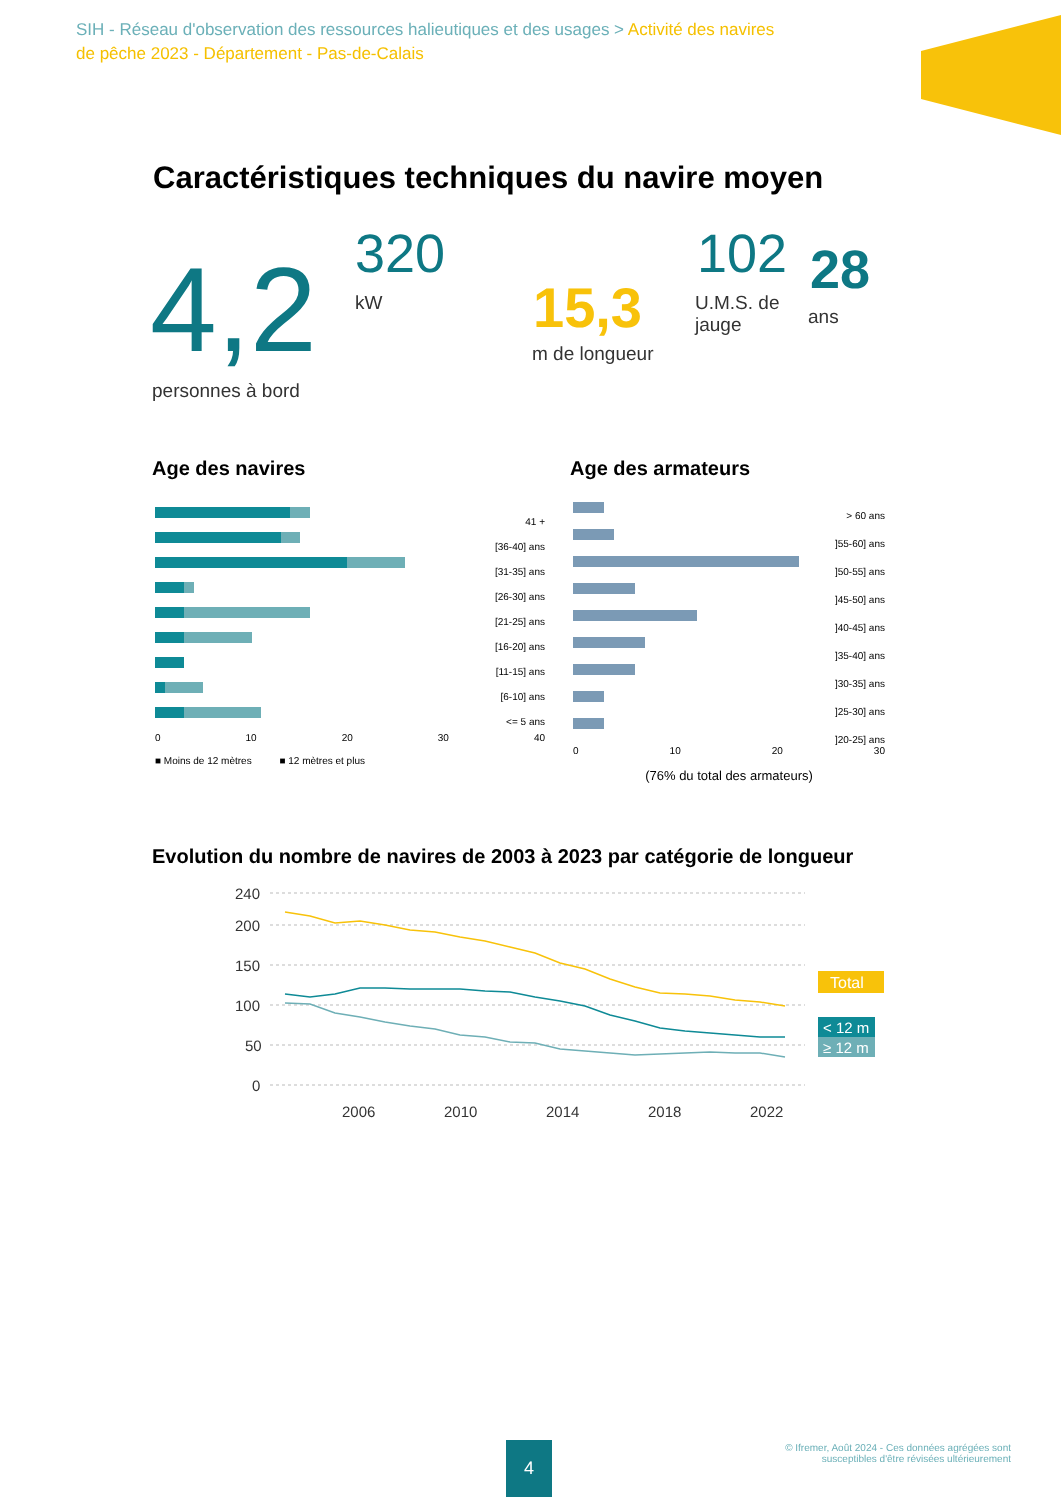SIH - Réseau d'observation des ressources halieutiques et des usages > Activité des navires de pêche 2023 - Département - Pas-de-Calais
Caractéristiques techniques du navire moyen
4,2
personnes à bord
320
kW 15,3
m de longueur
102
U.M.S. de jauge
28
ans
Age des navires
41 +
[36-40] ans
[31-35] ans
[26-30] ans
[21-25] ans
[16-20] ans
[11-15] ans
[6-10] ans
<= 5 ans
0 10 20 30 40
■ Moins de 12 mètres ■ 12 mètres et plus
Age des armateurs
> 60 ans
]55-60] ans
]50-55] ans
]45-50] ans
]40-45] ans
]35-40] ans
]30-35] ans
]25-30] ans
]20-25] ans
0 10 20 30
(76% du total des armateurs)
Evolution du nombre de navires de 2003 à 2023 par catégorie de longueur
240
200
150
100
50
0
2006
2010
2014
2018
2022
Total
< 12 m
≥ 12 m
4
© Ifremer, Août 2024 - Ces données agrégées sont
susceptibles d'être révisées ultérieurement